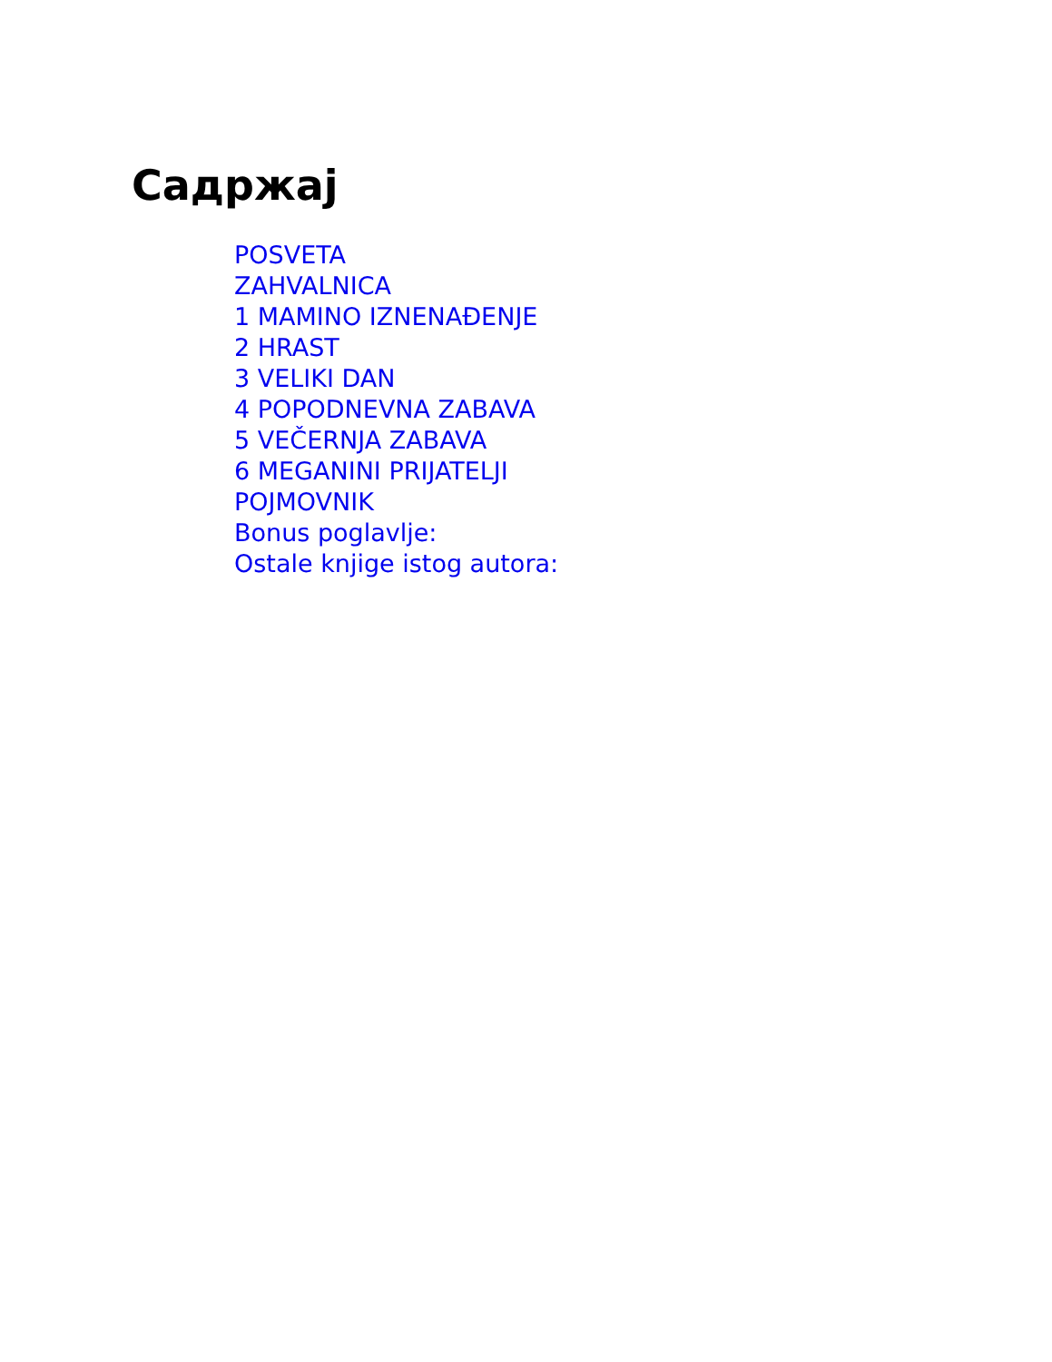Садржај
POSVETA
ZAHVALNICA
1 MAMINO IZNENAĐENJE
2 HRAST
3 VELIKI DAN
4 POPODNEVNA ZABAVA
5 VEČERNJA ZABAVA
6 MEGANINI PRIJATELJI
POJMOVNIK
Bonus poglavlje:
Ostale knjige istog autora: